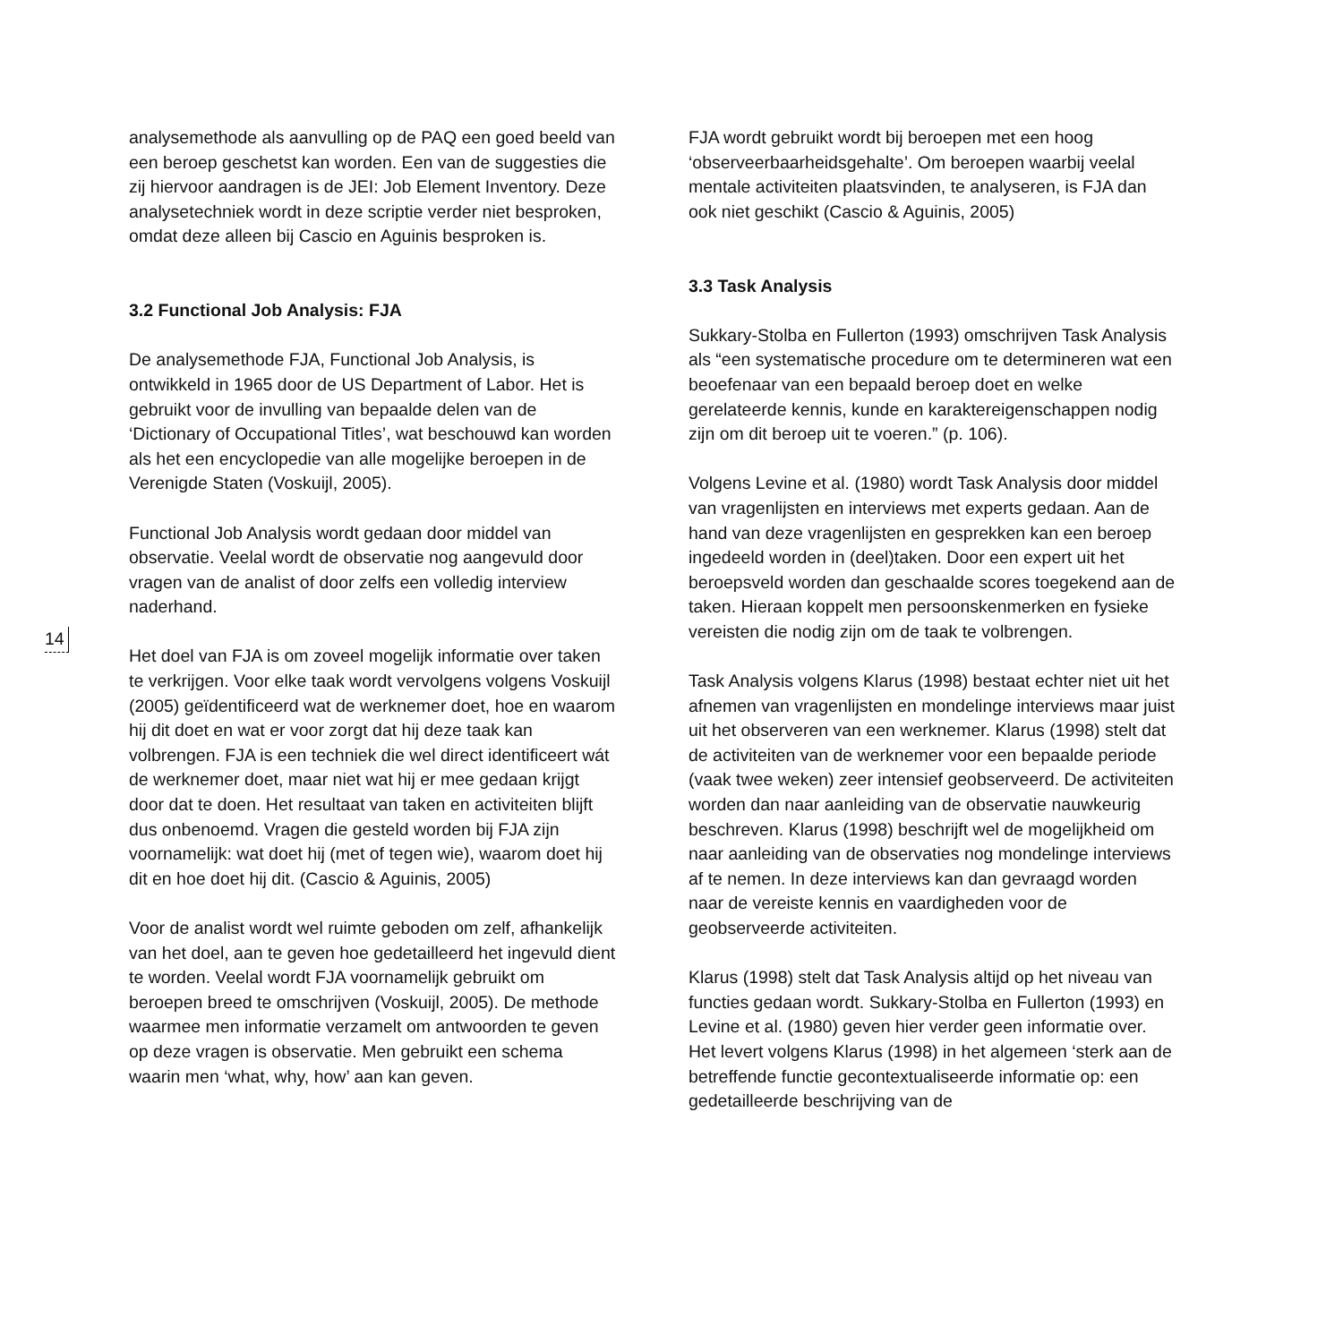14
analysemethode als aanvulling op de PAQ een goed beeld van een beroep geschetst kan worden. Een van de suggesties die zij hiervoor aandragen is de JEI: Job Element Inventory. Deze analysetechniek wordt in deze scriptie verder niet besproken, omdat deze alleen bij Cascio en Aguinis besproken is.
3.2 Functional Job Analysis: FJA
De analysemethode FJA, Functional Job Analysis, is ontwikkeld in 1965 door de US Department of Labor. Het is gebruikt voor de invulling van bepaalde delen van de ‘Dictionary of Occupational Titles’, wat beschouwd kan worden als het een encyclopedie van alle mogelijke beroepen in de Verenigde Staten (Voskuijl, 2005).
Functional Job Analysis wordt gedaan door middel van observatie. Veelal wordt de observatie nog aangevuld door vragen van de analist of door zelfs een volledig interview naderhand.
Het doel van FJA is om zoveel mogelijk informatie over taken te verkrijgen. Voor elke taak wordt vervolgens volgens Voskuijl (2005) geïdentificeerd wat de werknemer doet, hoe en waarom hij dit doet en wat er voor zorgt dat hij deze taak kan volbrengen. FJA is een techniek die wel direct identificeert wát de werknemer doet, maar niet wat hij er mee gedaan krijgt door dat te doen. Het resultaat van taken en activiteiten blijft dus onbenoemd. Vragen die gesteld worden bij FJA zijn voornamelijk: wat doet hij (met of tegen wie), waarom doet hij dit en hoe doet hij dit. (Cascio & Aguinis, 2005)
Voor de analist wordt wel ruimte geboden om zelf, afhankelijk van het doel, aan te geven hoe gedetailleerd het ingevuld dient te worden. Veelal wordt FJA voornamelijk gebruikt om beroepen breed te omschrijven (Voskuijl, 2005). De methode waarmee men informatie verzamelt om antwoorden te geven op deze vragen is observatie. Men gebruikt een schema waarin men ‘what, why, how’ aan kan geven.
FJA wordt gebruikt wordt bij beroepen met een hoog ‘observeerbaarheidsgehalte’. Om beroepen waarbij veelal mentale activiteiten plaatsvinden, te analyseren, is FJA dan ook niet geschikt (Cascio & Aguinis, 2005)
3.3 Task Analysis
Sukkary-Stolba en Fullerton (1993) omschrijven Task Analysis als “een systematische procedure om te determineren wat een beoefenaar van een bepaald beroep doet en welke gerelateerde kennis, kunde en karaktereigenschappen nodig zijn om dit beroep uit te voeren.” (p. 106).
Volgens Levine et al. (1980) wordt Task Analysis door middel van vragenlijsten en interviews met experts gedaan. Aan de hand van deze vragenlijsten en gesprekken kan een beroep ingedeeld worden in (deel)taken. Door een expert uit het beroepsveld worden dan geschaalde scores toegekend aan de taken. Hieraan koppelt men persoonskenmerken en fysieke vereisten die nodig zijn om de taak te volbrengen.
Task Analysis volgens Klarus (1998) bestaat echter niet uit het afnemen van vragenlijsten en mondelinge interviews maar juist uit het observeren van een werknemer. Klarus (1998) stelt dat de activiteiten van de werknemer voor een bepaalde periode (vaak twee weken) zeer intensief geobserveerd. De activiteiten worden dan naar aanleiding van de observatie nauwkeurig beschreven. Klarus (1998) beschrijft wel de mogelijkheid om naar aanleiding van de observaties nog mondelinge interviews af te nemen. In deze interviews kan dan gevraagd worden naar de vereiste kennis en vaardigheden voor de geobserveerde activiteiten.
Klarus (1998) stelt dat Task Analysis altijd op het niveau van functies gedaan wordt. Sukkary-Stolba en Fullerton (1993) en Levine et al. (1980) geven hier verder geen informatie over. Het levert volgens Klarus (1998) in het algemeen ‘sterk aan de betreffende functie gecontextualiseerde informatie op: een gedetailleerde beschrijving van de